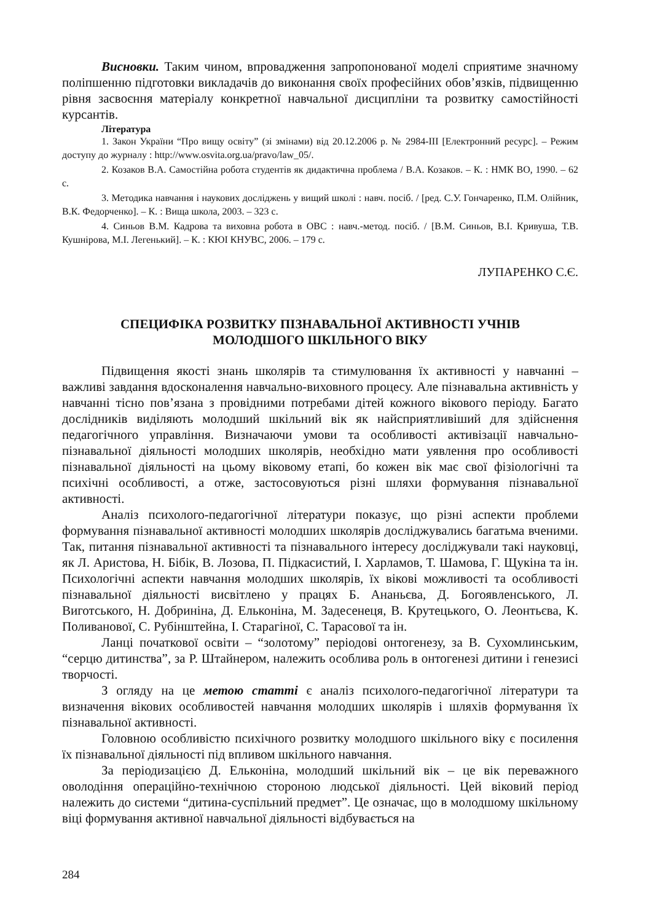Висновки. Таким чином, впровадження запропонованої моделі сприятиме значному поліпшенню підготовки викладачів до виконання своїх професійних обов’язків, підвищенню рівня засвоєння матеріалу конкретної навчальної дисципліни та розвитку самостійності курсантів.
Література
1. Закон України “Про вищу освіту” (зі змінами) від 20.12.2006 р. № 2984-III [Електронний ресурс]. – Режим доступу до журналу : http://www.osvita.org.ua/pravo/law_05/.
2. Козаков В.А. Самостійна робота студентів як дидактична проблема / В.А. Козаков. – К. : НМК ВО, 1990. – 62 с.
3. Методика навчання і наукових досліджень у вищий школі : навч. посіб. / [ред. С.У. Гончаренко, П.М. Олійник, В.К. Федорченко]. – К. : Вища школа, 2003. – 323 с.
4. Синьов В.М. Кадрова та виховна робота в ОВС : навч.-метод. посіб. / [В.М. Синьов, В.І. Кривуша, Т.В. Кушнірова, М.І. Легенький]. – К. : КЮІ КНУВС, 2006. – 179 с.
ЛУПАРЕНКО С.Є.
СПЕЦИФІКА РОЗВИТКУ ПІЗНАВАЛЬНОЇ АКТИВНОСТІ УЧНІВ
МОЛОДШОГО ШКІЛЬНОГО ВІКУ
Підвищення якості знань школярів та стимулювання їх активності у навчанні – важливі завдання вдосконалення навчально-виховного процесу. Але пізнавальна активність у навчанні тісно пов’язана з провідними потребами дітей кожного вікового періоду. Багато дослідників виділяють молодший шкільний вік як найсприятливіший для здійснення педагогічного управління. Визначаючи умови та особливості активізації навчально-пізнавальної діяльності молодших школярів, необхідно мати уявлення про особливості пізнавальної діяльності на цьому віковому етапі, бо кожен вік має свої фізіологічні та психічні особливості, а отже, застосовуються різні шляхи формування пізнавальної активності.
Аналіз психолого-педагогічної літератури показує, що різні аспекти проблеми формування пізнавальної активності молодших школярів досліджувались багатьма вченими. Так, питання пізнавальної активності та пізнавального інтересу досліджували такі науковці, як Л. Аристова, Н. Бібік, В. Лозова, П. Підкасистий, І. Харламов, Т. Шамова, Г. Щукіна та ін. Психологічні аспекти навчання молодших школярів, їх вікові можливості та особливості пізнавальної діяльності висвітлено у працях Б. Ананьєва, Д. Богоявленського, Л. Виготського, Н. Добриніна, Д. Ельконіна, М. Задесенеця, В. Крутецького, О. Леонтьєва, К. Поливанової, С. Рубінштейна, І. Старагіної, С. Тарасової та ін.
Ланці початкової освіти – “золотому” періодові онтогенезу, за В. Сухомлинським, “серцю дитинства”, за Р. Штайнером, належить особлива роль в онтогенезі дитини і генезисі творчості.
З огляду на це метою статті є аналіз психолого-педагогічної літератури та визначення вікових особливостей навчання молодших школярів і шляхів формування їх пізнавальної активності.
Головною особливістю психічного розвитку молодшого шкільного віку є посилення їх пізнавальної діяльності під впливом шкільного навчання.
За періодизацією Д. Ельконіна, молодший шкільний вік – це вік переважного оволодіння операційно-технічною стороною людської діяльності. Цей віковий період належить до системи “дитина-суспільний предмет”. Це означає, що в молодшому шкільному віці формування активної навчальної діяльності відбувається на
284